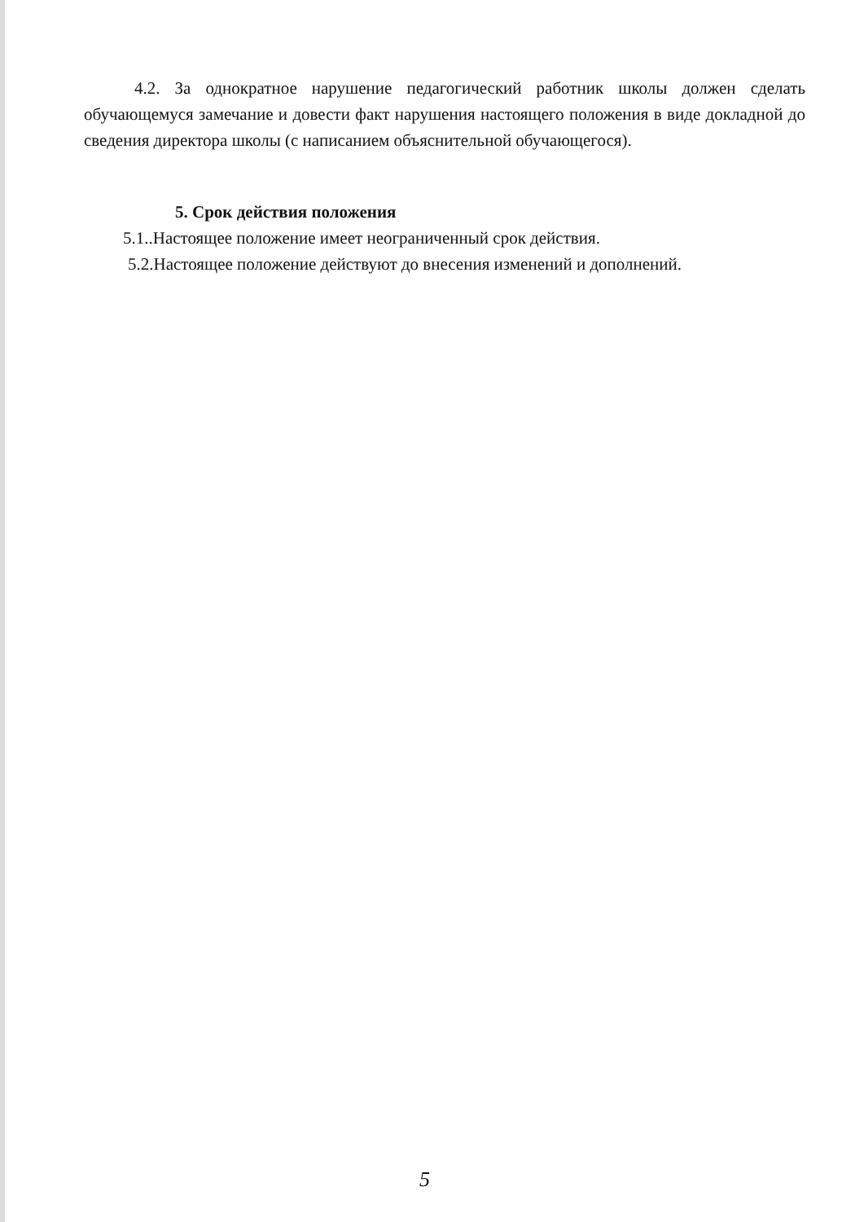4.2. За однократное нарушение педагогический работник школы должен сделать обучающемуся замечание и довести факт нарушения настоящего положения в виде докладной до сведения директора школы (с написанием объяснительной обучающегося).
5. Срок действия положения
5.1..Настоящее положение имеет неограниченный срок действия.
5.2.Настоящее положение действуют до внесения изменений и дополнений.
5